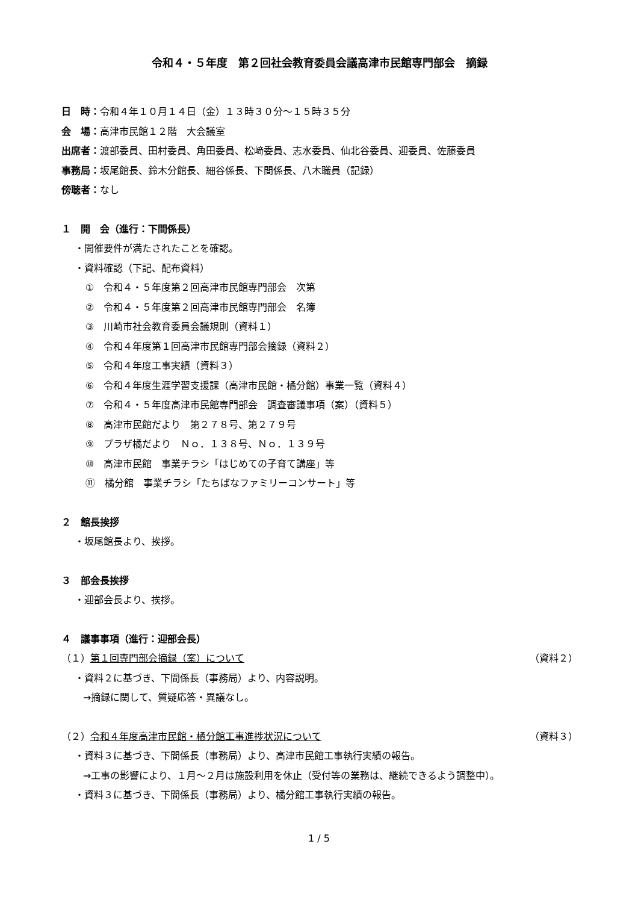令和４・５年度　第２回社会教育委員会議高津市民館専門部会　摘録
日　時：令和４年１０月１４日（金）１３時３０分～１５時３５分
会　場：高津市民館１２階　大会議室
出席者：渡部委員、田村委員、角田委員、松﨑委員、志水委員、仙北谷委員、迎委員、佐藤委員
事務局：坂尾館長、鈴木分館長、細谷係長、下間係長、八木職員（記録）
傍聴者：なし
１　開　会（進行：下間係長）
・開催要件が満たされたことを確認。
・資料確認（下記、配布資料）
①　令和４・５年度第２回高津市民館専門部会　次第
②　令和４・５年度第２回高津市民館専門部会　名簿
③　川崎市社会教育委員会議規則（資料１）
④　令和４年度第１回高津市民館専門部会摘録（資料２）
⑤　令和４年度工事実績（資料３）
⑥　令和４年度生涯学習支援課（高津市民館・橘分館）事業一覧（資料４）
⑦　令和４・５年度高津市民館専門部会　調査審議事項（案）（資料５）
⑧　高津市民館だより　第２７８号、第２７９号
⑨　プラザ橘だより　Ｎｏ．１３８号、Ｎｏ．１３９号
⑩　高津市民館　事業チラシ「はじめての子育て講座」等
⑪　橘分館　事業チラシ「たちばなファミリーコンサート」等
２　館長挨拶
・坂尾館長より、挨拶。
３　部会長挨拶
・迎部会長より、挨拶。
４　議事事項（進行：迎部会長）
（１）第１回専門部会摘録（案）について （資料２）
・資料２に基づき、下間係長（事務局）より、内容説明。
→摘録に関して、質疑応答・異議なし。
（２）令和４年度高津市民館・橘分館工事進捗状況について （資料３）
・資料３に基づき、下間係長（事務局）より、高津市民館工事執行実績の報告。
→工事の影響により、１月～２月は施設利用を休止（受付等の業務は、継続できるよう調整中）。
・資料３に基づき、下間係長（事務局）より、橘分館工事執行実績の報告。
1 / 5